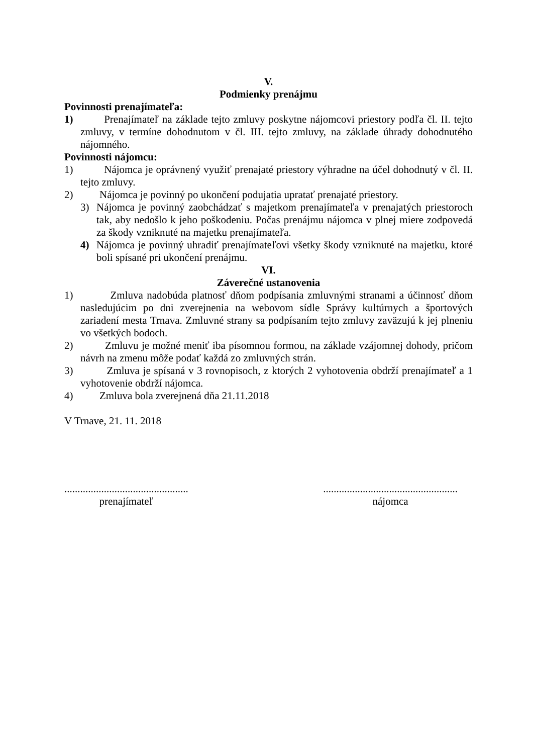V.
Podmienky prenájmu
Povinnosti prenajímateľa:
1) Prenajímateľ na základe tejto zmluvy poskytne nájomcovi priestory podľa čl. II. tejto zmluvy, v termíne dohodnutom v čl. III. tejto zmluvy, na základe úhrady dohodnutého nájomného.
Povinnosti nájomcu:
1) Nájomca je oprávnený využiť prenajaté priestory výhradne na účel dohodnutý v čl. II. tejto zmluvy.
2) Nájomca je povinný po ukončení podujatia upratať prenajaté priestory.
3) Nájomca je povinný zaobchádzať s majetkom prenajímateľa v prenajatých priestoroch tak, aby nedošlo k jeho poškodeniu. Počas prenájmu nájomca v plnej miere zodpovedá za škody vzniknuté na majetku prenajímateľa.
4) Nájomca je povinný uhradiť prenajímateľovi všetky škody vzniknuté na majetku, ktoré boli spísané pri ukončení prenájmu.
VI.
Záverečné ustanovenia
1) Zmluva nadobúda platnosť dňom podpísania zmluvnými stranami a účinnosť dňom nasledujúcim po dni zverejnenia na webovom sídle Správy kultúrnych a športových zariadení mesta Trnava. Zmluvné strany sa podpísaním tejto zmluvy zaväzujú k jej plneniu vo všetkých bodoch.
2) Zmluvu je možné meniť iba písomnou formou, na základe vzájomnej dohody, pričom návrh na zmenu môže podať každá zo zmluvných strán.
3) Zmluva je spísaná v 3 rovnopisoch, z ktorých 2 vyhotovenia obdrží prenajímateľ a 1 vyhotovenie obdrží nájomca.
4) Zmluva bola zverejnená dňa 21.11.2018
V Trnave, 21. 11. 2018
...............................................
prenajímateľ
...................................................
nájomca